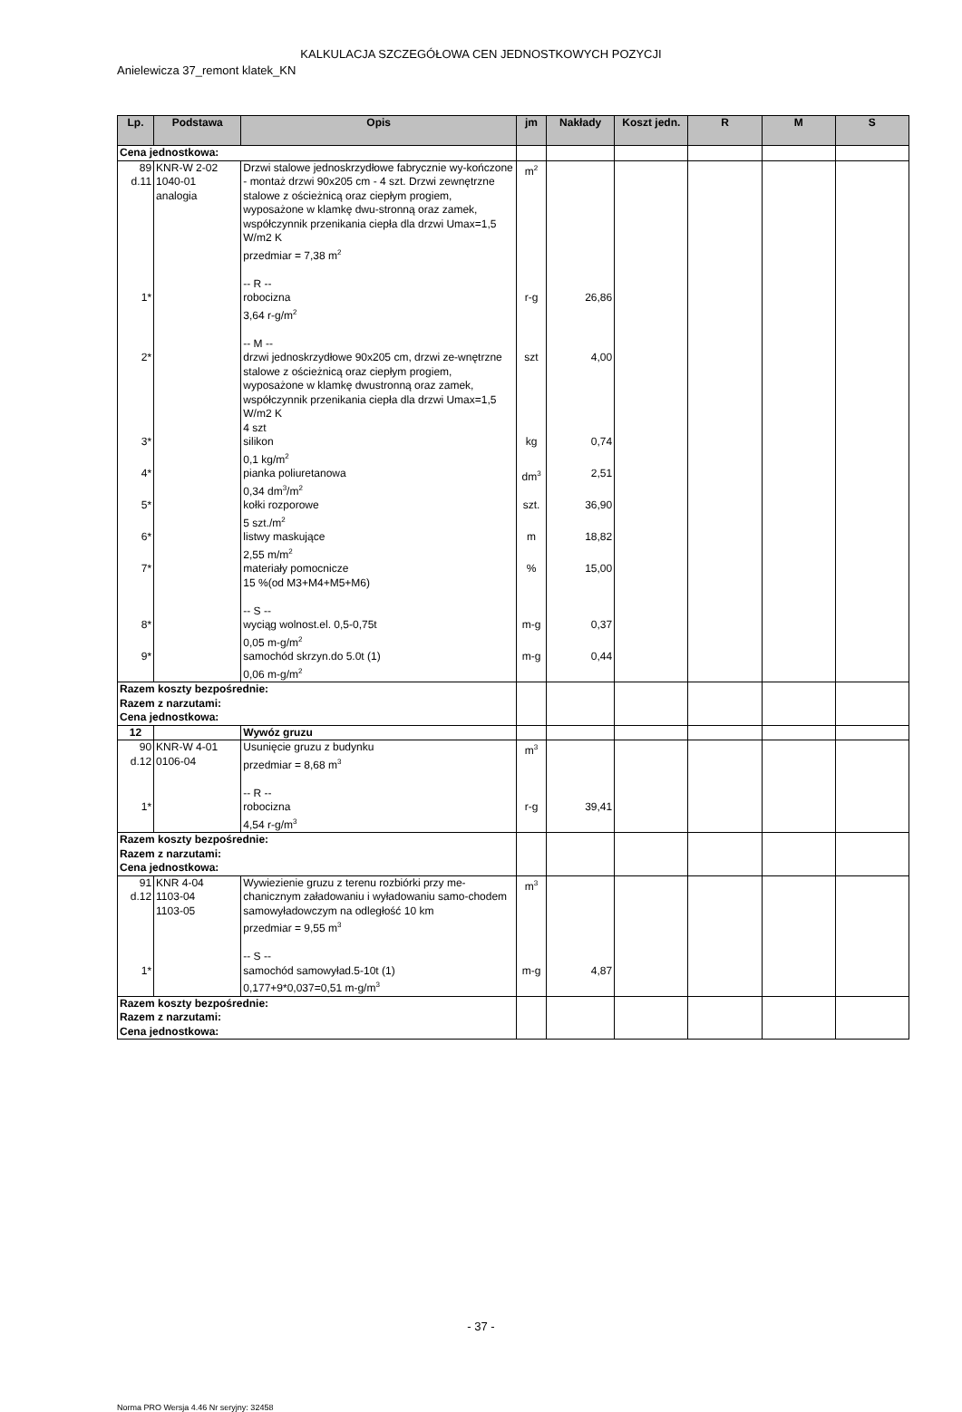KALKULACJA SZCZEGÓŁOWA CEN JEDNOSTKOWYCH POZYCJI
Anielewicza 37_remont klatek_KN
| Lp. | Podstawa | Opis | jm | Nakłady | Koszt jedn. | R | M | S |
| --- | --- | --- | --- | --- | --- | --- | --- | --- |
| Cena jednostkowa: | | | | | | | | |
| 89 d.11 | KNR-W 2-02 1040-01 analogia | Drzwi stalowe jednoskrzydłowe fabrycznie wy-kończone - montaż drzwi 90x205 cm - 4 szt. Drzwi zewnętrzne stalowe z ościeżnicą oraz ciepłym progiem, wyposażone w klamkę dwu-stronną oraz zamek, współczynnik przenikania ciepła dla drzwi Umax=1,5 W/m2 K przedmiar = 7,38 m<sup>2</sup> -- R -- | m<sup>2</sup> | | | | | |
| 1* | | robocizna 3,64 r-g/m<sup>2</sup> -- M -- | r-g | 26,86 | | | | |
| 2* | | drzwi jednoskrzydłowe 90x205 cm, drzwi ze-wnętrzne stalowe z ościeżnicą oraz ciepłym progiem, wyposażone w klamkę dwustronną oraz zamek, współczynnik przenikania ciepła dla drzwi Umax=1,5 W/m2 K 4 szt | szt | 4,00 | | | | |
| 3* | | silikon 0,1 kg/m<sup>2</sup> | kg | 0,74 | | | | |
| 4* | | pianka poliuretanowa 0,34 dm<sup>3</sup>/m<sup>2</sup> | dm<sup>3</sup> | 2,51 | | | | |
| 5* | | kołki rozporowe 5 szt./m<sup>2</sup> | szt. | 36,90 | | | | |
| 6* | | listwy maskujące 2,55 m/m<sup>2</sup> | m | 18,82 | | | | |
| 7* | | materiały pomocnicze 15 %(od M3+M4+M5+M6) -- S -- | % | 15,00 | | | | |
| 8* | | wyciąg wolnost.el. 0,5-0,75t 0,05 m-g/m<sup>2</sup> | m-g | 0,37 | | | | |
| 9* | | samochód skrzyn.do 5.0t (1) 0,06 m-g/m<sup>2</sup> | m-g | 0,44 | | | | |
| Razem koszty bezpośrednie: Razem z narzutami: Cena jednostkowa: | | | | | | | | |
| 12 | | Wywóz gruzu | | | | | | |
| 90 d.12 | KNR-W 4-01 0106-04 | Usunięcie gruzu z budynku przedmiar = 8,68 m<sup>3</sup> -- R -- | m<sup>3</sup> | | | | | |
| 1* | | robocizna 4,54 r-g/m<sup>3</sup> | r-g | 39,41 | | | | |
| Razem koszty bezpośrednie: Razem z narzutami: Cena jednostkowa: | | | | | | | | |
| 91 d.12 | KNR 4-04 1103-04 1103-05 | Wywiezienie gruzu z terenu rozbiórki przy me-chanicznym załadowaniu i wyładowaniu samo-chodem samowyładowczym na odległość 10 km przedmiar = 9,55 m<sup>3</sup> -- S -- | m<sup>3</sup> | | | | | |
| 1* | | samochód samowyład.5-10t (1) 0,177+9*0,037=0,51 m-g/m<sup>3</sup> | m-g | 4,87 | | | | |
| Razem koszty bezpośrednie: Razem z narzutami: Cena jednostkowa: | | | | | | | | |
- 37 -
Norma PRO Wersja 4.46 Nr seryjny: 32458